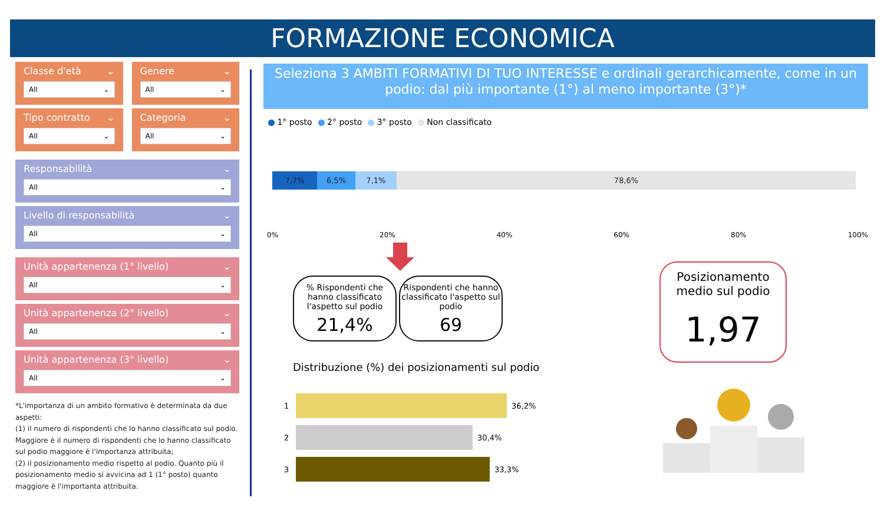FORMAZIONE ECONOMICA
Classe d'età ⌄
All ⌄
Genere ⌄
All ⌄
Tipo contratto ⌄
All ⌄
Categoria ⌄
All ⌄
Responsabilità ⌄
All ⌄
Livello di responsabilità ⌄
All ⌄
Unità appartenenza (1° livello) ⌄
All ⌄
Unità appartenenza (2° livello) ⌄
All ⌄
Unità appartenenza (3° livello) ⌄
All ⌄
*L'importanza di un ambito formativo è determinata da due aspetti:
(1) il numero di rispondenti che lo hanno classificato sul podio. Maggiore è il numero di rispondenti che lo hanno classificato sul podio maggiore è l'importanza attribuita;
(2) il posizionamento medio rispetto al podio. Quanto più il posizionamento medio si avvicina ad 1 (1° posto) quanto maggiore è l'importanta attribuita.
Seleziona 3 AMBITI FORMATIVI DI TUO INTERESSE e ordinali gerarchicamente, come in un podio: dal più importante (1°) al meno importante (3°)*
1° posto 2° posto 3° posto Non classificato
7,7% 6,5% 7,1% 78,6%
0% 20% 40% 60% 80% 100%
% Rispondenti che hanno classificato l'aspetto sul podio
21,4%
Rispondenti che hanno classificato l'aspetto sul podio
69
Distribuzione (%) dei posizionamenti sul podio
1
36,2%
2
30,4%
3
33,3%
Posizionamento medio sul podio
1,97